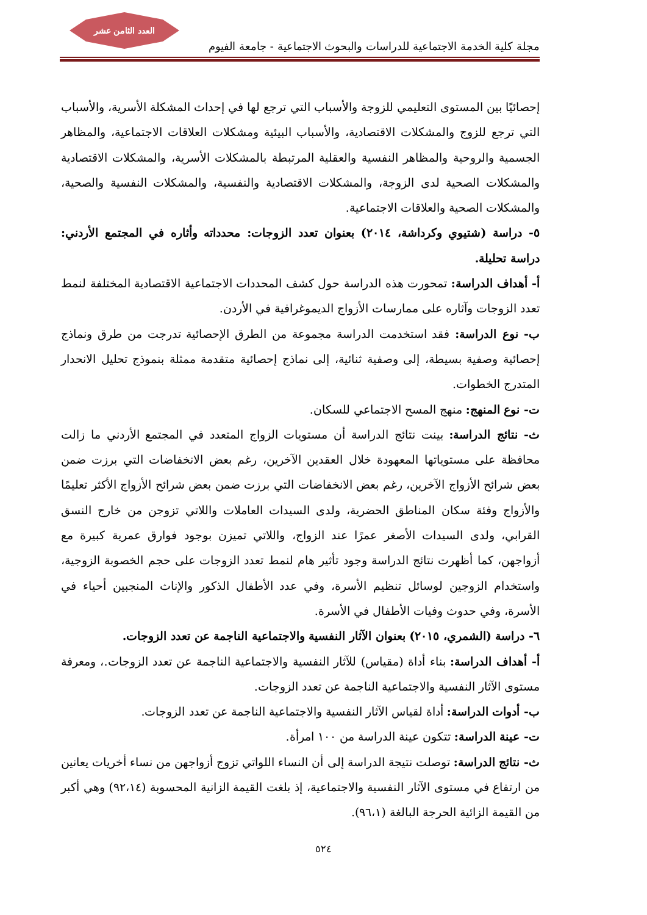العدد الثامن عشر
مجلة كلية الخدمة الاجتماعية للدراسات والبحوث الاجتماعية - جامعة الفيوم
إحصائيًا بين المستوى التعليمي للزوجة والأسباب التي ترجع لها في إحداث المشكلة الأسرية، والأسباب التي ترجع للزوج والمشكلات الاقتصادية، والأسباب البيئية ومشكلات العلاقات الاجتماعية، والمظاهر الجسمية والروحية والمظاهر النفسية والعقلية المرتبطة بالمشكلات الأسرية، والمشكلات الاقتصادية والمشكلات الصحية لدى الزوجة، والمشكلات الاقتصادية والنفسية، والمشكلات النفسية والصحية، والمشكلات الصحية والعلاقات الاجتماعية.
٥- دراسة (شتيوي وكرداشة، ٢٠١٤) بعنوان تعدد الزوجات: محدداته وأثاره في المجتمع الأردني: دراسة تحليلة.
أ- أهداف الدراسة: تمحورت هذه الدراسة حول كشف المحددات الاجتماعية الاقتصادية المختلفة لنمط تعدد الزوجات وآثاره على ممارسات الأزواج الديموغرافية في الأردن.
ب- نوع الدراسة: فقد استخدمت الدراسة مجموعة من الطرق الإحصائية تدرجت من طرق ونماذج إحصائية وصفية بسيطة، إلى وصفية ثنائية، إلى نماذج إحصائية متقدمة ممثلة بنموذج تحليل الانحدار المتدرج الخطوات.
ت- نوع المنهج: منهج المسح الاجتماعي للسكان.
ث- نتائج الدراسة: بينت نتائج الدراسة أن مستويات الزواج المتعدد في المجتمع الأردني ما زالت محافظة على مستوياتها المعهودة خلال العقدين الآخرين، رغم بعض الانخفاضات التي برزت ضمن بعض شرائح الأزواج الآخرين، رغم بعض الانخفاضات التي برزت ضمن بعض شرائح الأزواج الأكثر تعليمًا والأزواج وفئة سكان المناطق الحضرية، ولدى السيدات العاملات واللاتي تزوجن من خارج النسق القرابي، ولدى السيدات الأصغر عمرًا عند الزواج، واللاتي تميزن بوجود فوارق عمرية كبيرة مع أزواجهن، كما أظهرت نتائج الدراسة وجود تأثير هام لنمط تعدد الزوجات على حجم الخصوبة الزوجية، واستخدام الزوجين لوسائل تنظيم الأسرة، وفي عدد الأطفال الذكور والإناث المنجبين أحياء في الأسرة، وفي حدوث وفيات الأطفال في الأسرة.
٦- دراسة (الشمري، ٢٠١٥) بعنوان الآثار النفسية والاجتماعية الناجمة عن تعدد الزوجات.
أ- أهداف الدراسة: بناء أداة (مقياس) للآثار النفسية والاجتماعية الناجمة عن تعدد الزوجات.، ومعرفة مستوى الآثار النفسية والاجتماعية الناجمة عن تعدد الزوجات.
ب- أدوات الدراسة: أداة لقياس الآثار النفسية والاجتماعية الناجمة عن تعدد الزوجات.
ت- عينة الدراسة: تتكون عينة الدراسة من ١٠٠ امرأة.
ث- نتائج الدراسة: توصلت نتيجة الدراسة إلى أن النساء اللواتي تزوج أزواجهن من نساء أخريات يعانين من ارتفاع في مستوى الآثار النفسية والاجتماعية، إذ بلغت القيمة الزانية المحسوبة (٩٢،١٤) وهي أكبر من القيمة الزائية الحرجة البالغة (٩٦،١).
٥٢٤